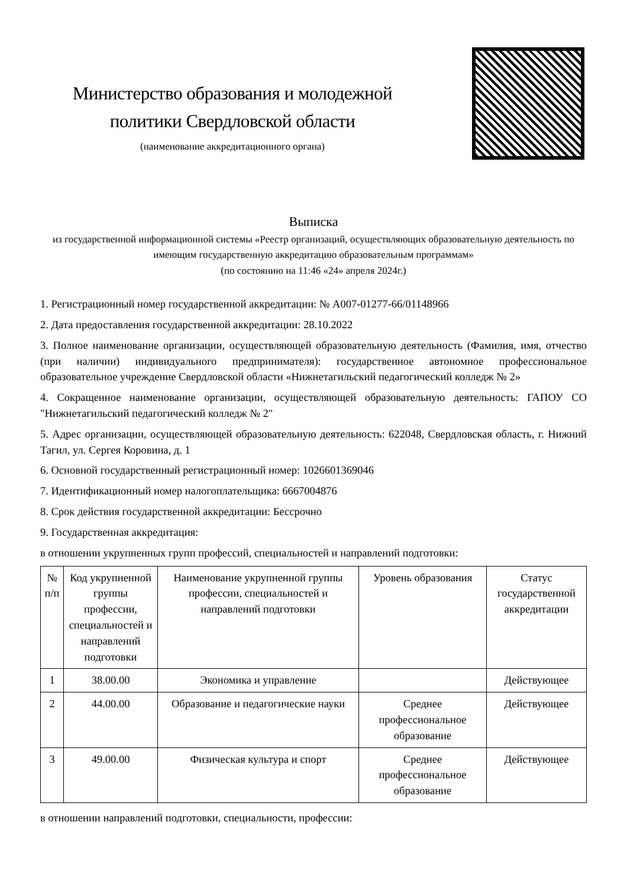Министерство образования и молодежной политики Свердловской области
(наименование аккредитационного органа)
Выписка
из государственной информационной системы «Реестр организаций, осуществляющих образовательную деятельность по имеющим государственную аккредитацию образовательным программам»
(по состоянию на 11:46 «24» апреля 2024г.)
1. Регистрационный номер государственной аккредитации: № А007-01277-66/01148966
2. Дата предоставления государственной аккредитации: 28.10.2022
3. Полное наименование организации, осуществляющей образовательную деятельность (Фамилия, имя, отчество (при наличии) индивидуального предпринимателя): государственное автономное профессиональное образовательное учреждение Свердловской области «Нижнетагильский педагогический колледж № 2»
4. Сокращенное наименование организации, осуществляющей образовательную деятельность: ГАПОУ СО "Нижнетагильский педагогический колледж № 2"
5. Адрес организации, осуществляющей образовательную деятельность: 622048, Свердловская область, г. Нижний Тагил, ул. Сергея Коровина, д. 1
6. Основной государственный регистрационный номер: 1026601369046
7. Идентификационный номер налогоплательщика: 6667004876
8. Срок действия государственной аккредитации: Бессрочно
9. Государственная аккредитация:
в отношении укрупненных групп профессий, специальностей и направлений подготовки:
| № п/п | Код укрупненной группы профессии, специальностей и направлений подготовки | Наименование укрупненной группы профессии, специальностей и направлений подготовки | Уровень образования | Статус государственной аккредитации |
| --- | --- | --- | --- | --- |
| 1 | 38.00.00 | Экономика и управление | | Действующее |
| 2 | 44.00.00 | Образование и педагогические науки | Среднее профессиональное образование | Действующее |
| 3 | 49.00.00 | Физическая культура и спорт | Среднее профессиональное образование | Действующее |
в отношении направлений подготовки, специальности, профессии: